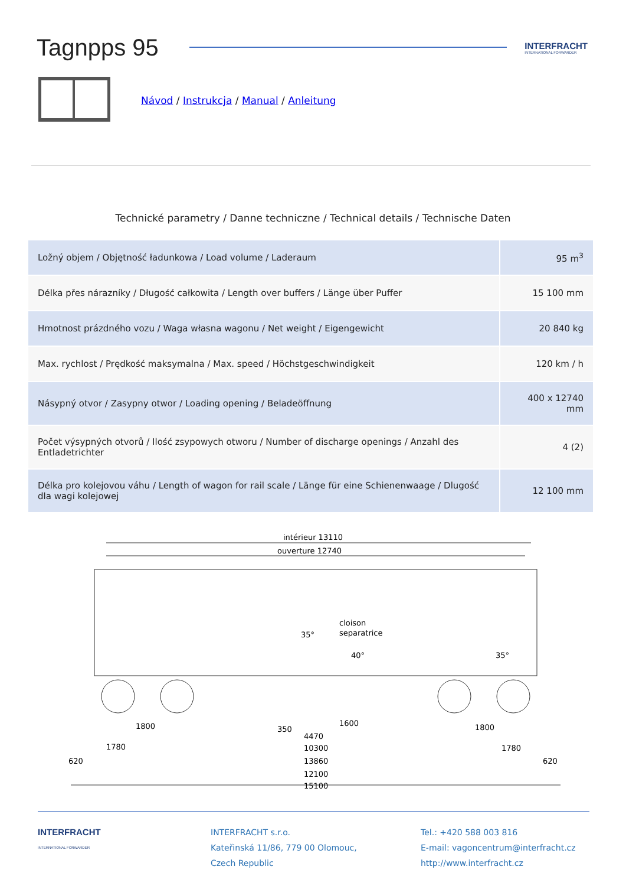Tagnpps 95
INTERFRACHT
INTERNATIONAL FORWARDER
Návod / Instrukcja / Manual / Anleitung
Technické parametry / Danne techniczne / Technical details / Technische Daten
| Ložný objem / Objętność ładunkowa / Load volume / Laderaum | 95 m<sup>3</sup> |
| Délka přes nárazníky / Długość całkowita / Length over buffers / Länge über Puffer | 15 100 mm |
| Hmotnost prázdného vozu / Waga własna wagonu / Net weight / Eigengewicht | 20 840 kg |
| Max. rychlost / Prędkość maksymalna / Max. speed / Höchstgeschwindigkeit | 120 km / h |
| Násypný otvor / Zasypny otwor / Loading opening / Beladeöffnung | 400 x 12740 mm |
| Počet výsypných otvorů / Ilość zsypowych otworu / Number of discharge openings / Anzahl des Entladetrichter | 4 (2) |
| Délka pro kolejovou váhu / Length of wagon for rail scale / Länge für eine Schienenwaage / Dlugość dla wagi kolejowej | 12 100 mm |
intérieur 13110
ouverture 12740
cloison
separatrice
35°
40°
35°
1800
1600
1800
4470
1780
10300
1780
620
13860
620
12100
15100
350
INTERFRACHT
INTERNATIONAL FORWARDER
INTERFRACHT s.r.o.
Kateřinská 11/86, 779 00 Olomouc,
Czech Republic
Tel.: +420 588 003 816
E-mail: vagoncentrum@interfracht.cz
http://www.interfracht.cz